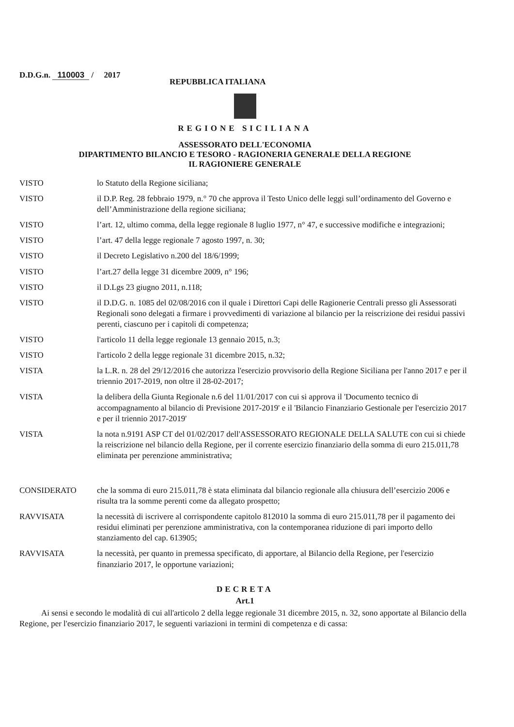D.D.G.n. 110003 / 2017
REPUBBLICA ITALIANA
REGIONE SICILIANA
ASSESSORATO DELL'ECONOMIA
DIPARTIMENTO BILANCIO E TESORO - RAGIONERIA GENERALE DELLA REGIONE
IL RAGIONIERE GENERALE
VISTO lo Statuto della Regione siciliana;
VISTO il D.P. Reg. 28 febbraio 1979, n.° 70 che approva il Testo Unico delle leggi sull’ordinamento del Governo e dell’Amministrazione della regione siciliana;
VISTO l’art. 12, ultimo comma, della legge regionale 8 luglio 1977, n° 47, e successive modifiche e integrazioni;
VISTO l’art. 47 della legge regionale 7 agosto 1997, n. 30;
VISTO il Decreto Legislativo n.200 del 18/6/1999;
VISTO l’art.27 della legge 31 dicembre 2009, n° 196;
VISTO il D.Lgs 23 giugno 2011, n.118;
VISTO il D.D.G. n. 1085 del 02/08/2016 con il quale i Direttori Capi delle Ragionerie Centrali presso gli Assessorati Regionali sono delegati a firmare i provvedimenti di variazione al bilancio per la reiscrizione dei residui passivi perenti, ciascuno per i capitoli di competenza;
VISTO l'articolo 11 della legge regionale 13 gennaio 2015, n.3;
VISTO l'articolo 2 della legge regionale 31 dicembre 2015, n.32;
VISTA la L.R. n. 28 del 29/12/2016 che autorizza l'esercizio provvisorio della Regione Siciliana per l'anno 2017 e per il triennio 2017-2019, non oltre il 28-02-2017;
VISTA la delibera della Giunta Regionale n.6 del 11/01/2017 con cui si approva il 'Documento tecnico di accompagnamento al bilancio di Previsione 2017-2019' e il 'Bilancio Finanziario Gestionale per l'esercizio 2017 e per il triennio 2017-2019'
VISTA la nota n.9191 ASP CT del 01/02/2017 dell'ASSESSORATO REGIONALE DELLA SALUTE con cui si chiede la reiscrizione nel bilancio della Regione, per il corrente esercizio finanziario della somma di euro 215.011,78 eliminata per perenzione amministrativa;
CONSIDERATO che la somma di euro 215.011,78 è stata eliminata dal bilancio regionale alla chiusura dell’esercizio 2006 e risulta tra la somme perenti come da allegato prospetto;
RAVVISATA la necessità di iscrivere al corrispondente capitolo 812010 la somma di euro 215.011,78 per il pagamento dei residui eliminati per perenzione amministrativa, con la contemporanea riduzione di pari importo dello stanziamento del cap. 613905;
RAVVISATA la necessità, per quanto in premessa specificato, di apportare, al Bilancio della Regione, per l'esercizio finanziario 2017, le opportune variazioni;
DECRETA
Art.1
Ai sensi e secondo le modalità di cui all'articolo 2 della legge regionale 31 dicembre 2015, n. 32, sono apportate al Bilancio della Regione, per l'esercizio finanziario 2017, le seguenti variazioni in termini di competenza e di cassa: